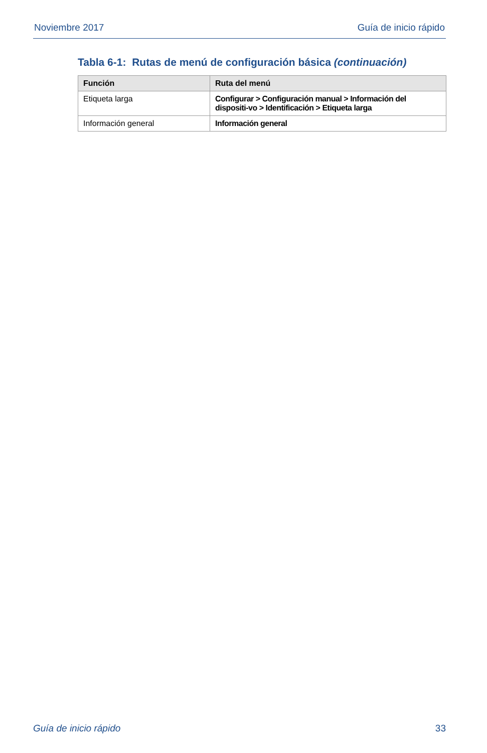Noviembre 2017 Guía de inicio rápido
Tabla 6-1: Rutas de menú de configuración básica (continuación)
| Función | Ruta del menú |
| --- | --- |
| Etiqueta larga | Configurar > Configuración manual > Información del dispositi-vo > Identificación > Etiqueta larga |
| Información general | Información general |
Guía de inicio rápido 33